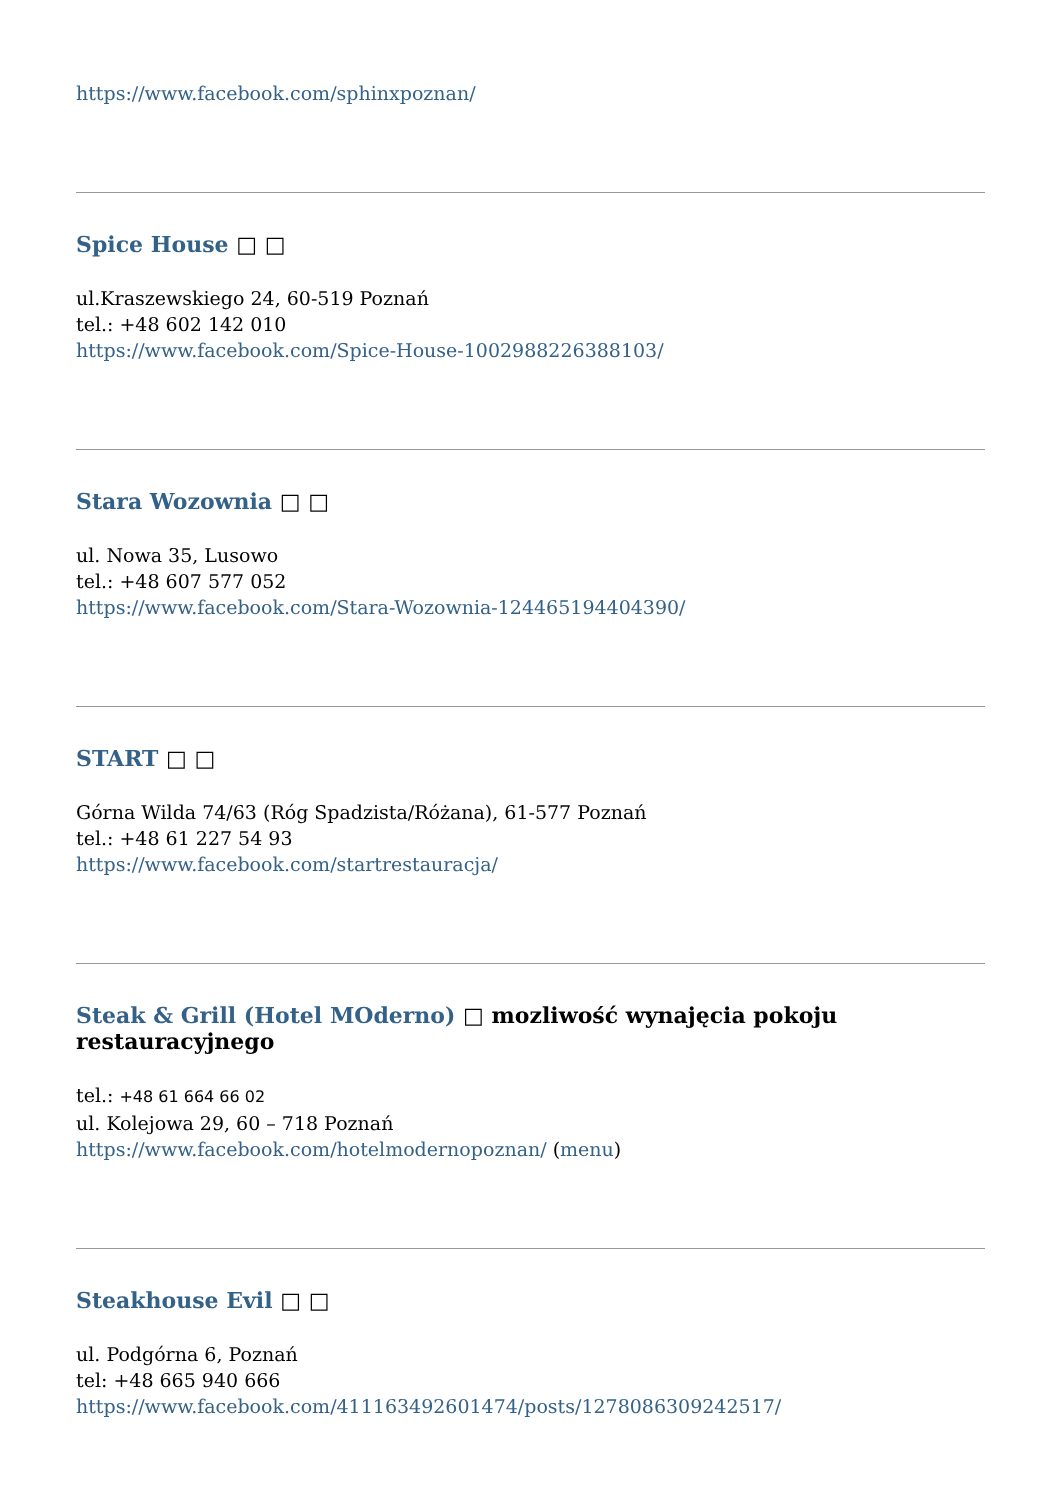https://www.facebook.com/sphinxpoznan/
Spice House □ □
ul.Kraszewskiego 24, 60-519 Poznań
tel.: +48 602 142 010
https://www.facebook.com/Spice-House-1002988226388103/
Stara Wozownia □ □
ul. Nowa 35, Lusowo
tel.: +48 607 577 052
https://www.facebook.com/Stara-Wozownia-124465194404390/
START □ □
Górna Wilda 74/63 (Róg Spadzista/Różana), 61-577 Poznań
tel.: +48 61 227 54 93
https://www.facebook.com/startrestauracja/
Steak & Grill (Hotel MOderno) □ mozliwość wynajęcia pokoju restauracyjnego
tel.: +48 61 664 66 02
ul. Kolejowa 29, 60 – 718 Poznań
https://www.facebook.com/hotelmodernopoznan/ (menu)
Steakhouse Evil □ □
ul. Podgórna 6, Poznań
tel: +48 665 940 666
https://www.facebook.com/411163492601474/posts/1278086309242517/